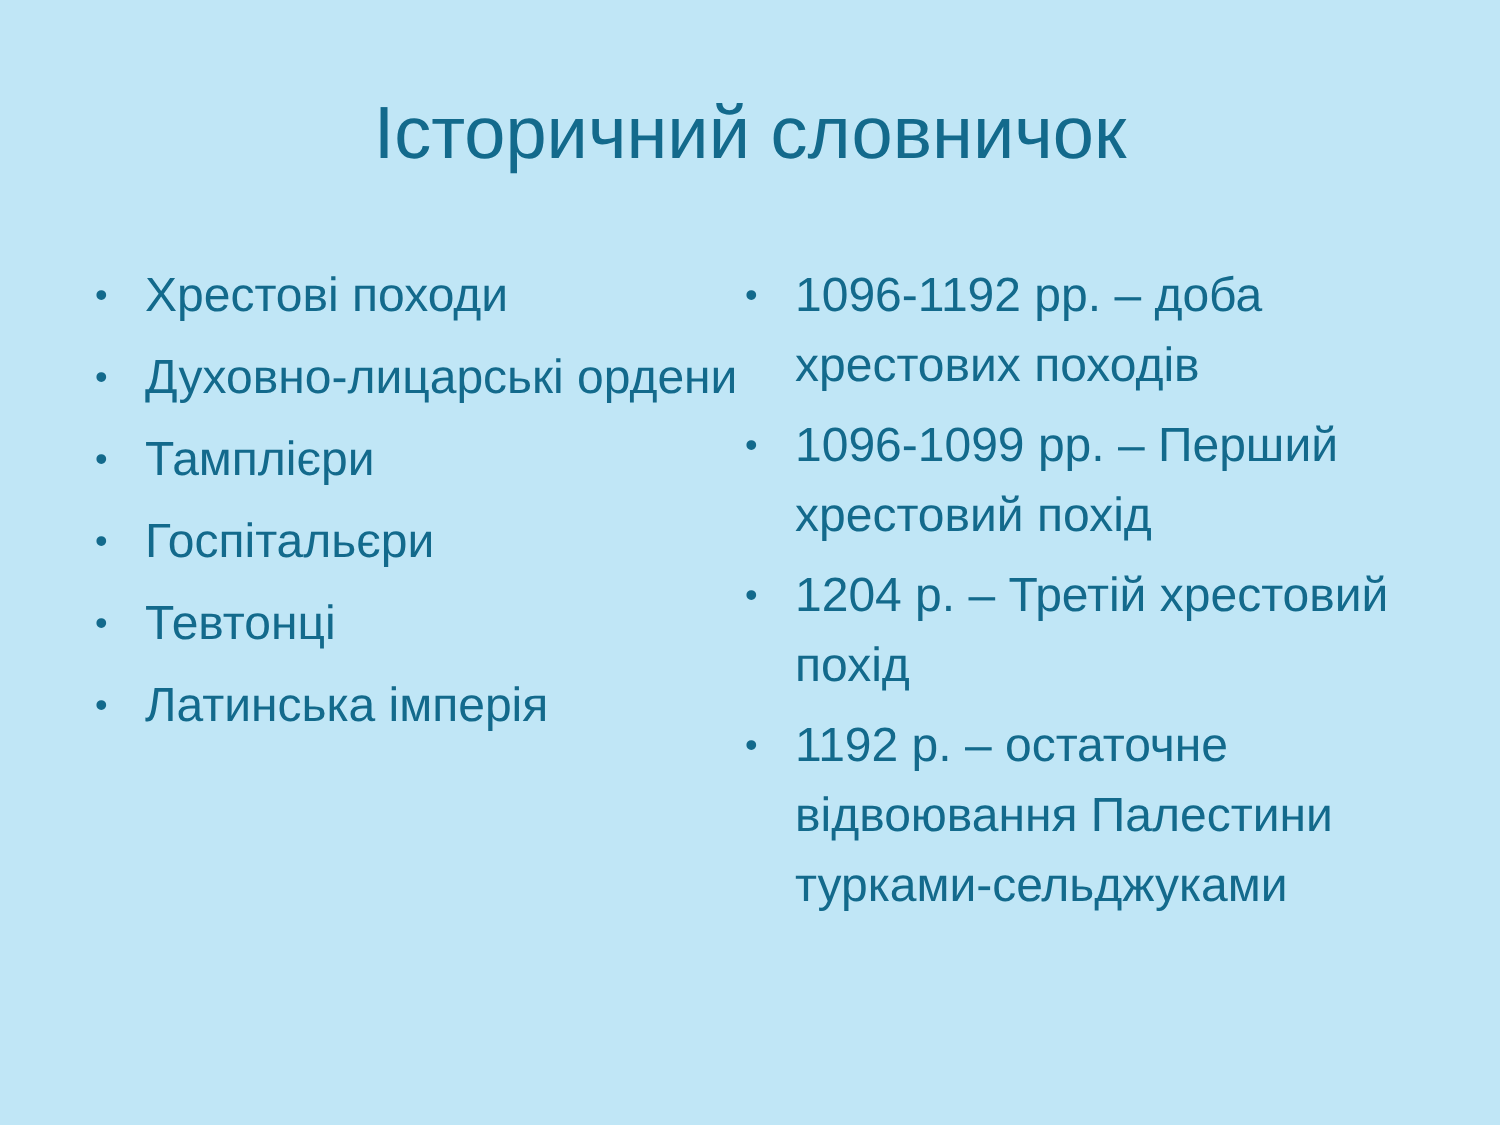Історичний словничок
• Хрестові походи
• Духовно-лицарські ордени
• Тамплієри
• Госпітальєри
• Тевтонці
• Латинська імперія
• 1096-1192 рр. – доба хрестових походів
• 1096-1099 рр. – Перший хрестовий похід
• 1204 р. – Третій хрестовий похід
• 1192 р. – остаточне відвоювання Палестини турками-сельджуками